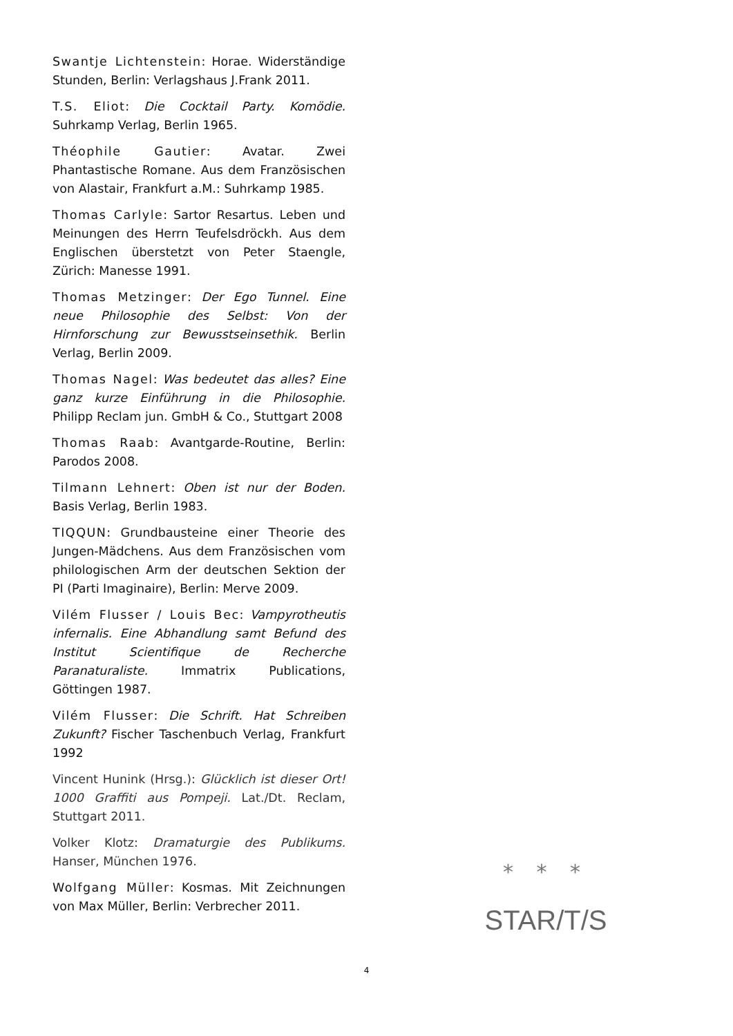Swantje Lichtenstein: Horae. Widerständige Stunden, Berlin: Verlagshaus J.Frank 2011.
T.S. Eliot: Die Cocktail Party. Komödie. Suhrkamp Verlag, Berlin 1965.
Théophile Gautier: Avatar. Zwei Phantastische Romane. Aus dem Französischen von Alastair, Frankfurt a.M.: Suhrkamp 1985.
Thomas Carlyle: Sartor Resartus. Leben und Meinungen des Herrn Teufelsdröckh. Aus dem Englischen überstetzt von Peter Staengle, Zürich: Manesse 1991.
Thomas Metzinger: Der Ego Tunnel. Eine neue Philosophie des Selbst: Von der Hirnforschung zur Bewusstseinsethik. Berlin Verlag, Berlin 2009.
Thomas Nagel: Was bedeutet das alles? Eine ganz kurze Einführung in die Philosophie. Philipp Reclam jun. GmbH & Co., Stuttgart 2008
Thomas Raab: Avantgarde-Routine, Berlin: Parodos 2008.
Tilmann Lehnert: Oben ist nur der Boden. Basis Verlag, Berlin 1983.
TIQQUN: Grundbausteine einer Theorie des Jungen-Mädchens. Aus dem Französischen vom philologischen Arm der deutschen Sektion der PI (Parti Imaginaire), Berlin: Merve 2009.
Vilém Flusser / Louis Bec: Vampyrotheutis infernalis. Eine Abhandlung samt Befund des Institut Scientifique de Recherche Paranaturaliste. Immatrix Publications, Göttingen 1987.
Vilém Flusser: Die Schrift. Hat Schreiben Zukunft? Fischer Taschenbuch Verlag, Frankfurt 1992
Vincent Hunink (Hrsg.): Glücklich ist dieser Ort! 1000 Graffiti aus Pompeji. Lat./Dt. Reclam, Stuttgart 2011.
Volker Klotz: Dramaturgie des Publikums. Hanser, München 1976.
Wolfgang Müller: Kosmas. Mit Zeichnungen von Max Müller, Berlin: Verbrecher 2011.
* * *
STAR/T/S
4